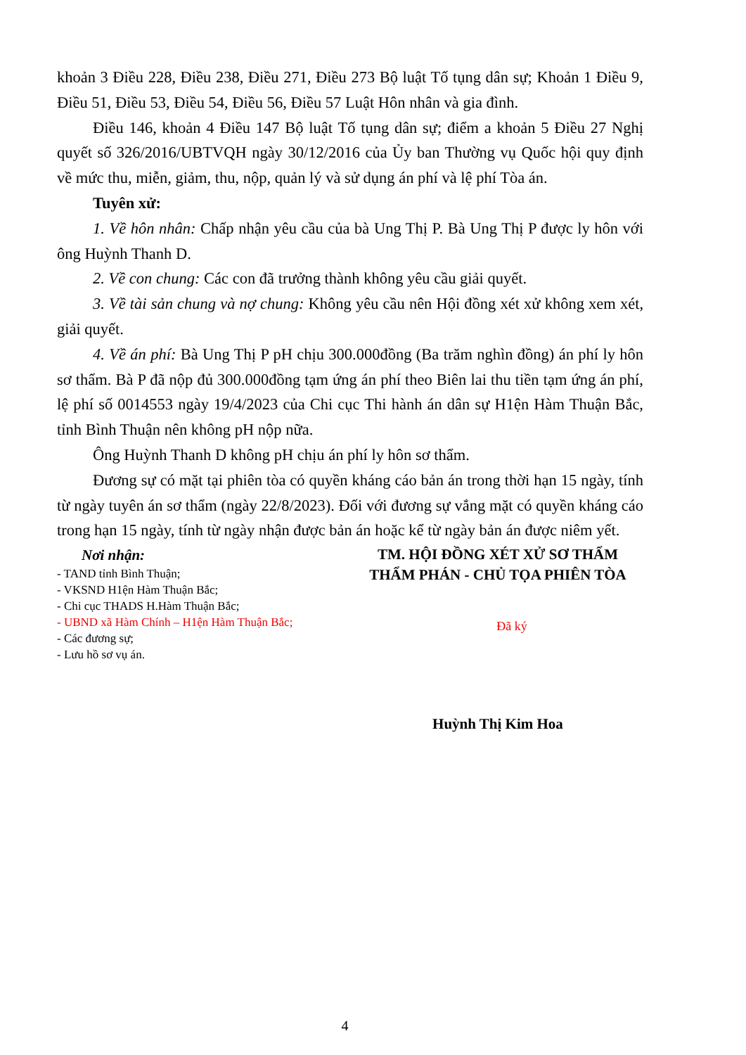khoản 3 Điều 228, Điều 238, Điều 271, Điều 273 Bộ luật Tố tụng dân sự; Khoản 1 Điều 9, Điều 51, Điều 53, Điều 54, Điều 56, Điều 57 Luật Hôn nhân và gia đình.
Điều 146, khoản 4 Điều 147 Bộ luật Tố tụng dân sự; điểm a khoản 5 Điều 27 Nghị quyết số 326/2016/UBTVQH ngày 30/12/2016 của Ủy ban Thường vụ Quốc hội quy định về mức thu, miễn, giảm, thu, nộp, quản lý và sử dụng án phí và lệ phí Tòa án.
Tuyên xử:
1. Về hôn nhân: Chấp nhận yêu cầu của bà Ung Thị P. Bà Ung Thị P được ly hôn với ông Huỳnh Thanh D.
2. Về con chung: Các con đã trưởng thành không yêu cầu giải quyết.
3. Về tài sản chung và nợ chung: Không yêu cầu nên Hội đồng xét xử không xem xét, giải quyết.
4. Về án phí: Bà Ung Thị P pH chịu 300.000đồng (Ba trăm nghìn đồng) án phí ly hôn sơ thẩm. Bà P đã nộp đủ 300.000đồng tạm ứng án phí theo Biên lai thu tiền tạm ứng án phí, lệ phí số 0014553 ngày 19/4/2023 của Chi cục Thi hành án dân sự H1ện Hàm Thuận Bắc, tỉnh Bình Thuận nên không pH nộp nữa.
Ông Huỳnh Thanh D không pH chịu án phí ly hôn sơ thẩm.
Đương sự có mặt tại phiên tòa có quyền kháng cáo bản án trong thời hạn 15 ngày, tính từ ngày tuyên án sơ thẩm (ngày 22/8/2023). Đối với đương sự vắng mặt có quyền kháng cáo trong hạn 15 ngày, tính từ ngày nhận được bản án hoặc kể từ ngày bản án được niêm yết.
Nơi nhận:
- TAND tỉnh Bình Thuận;
- VKSND H1ện Hàm Thuận Bắc;
- Chi cục THADS H.Hàm Thuận Bắc;
- UBND xã Hàm Chính – H1ện Hàm Thuận Bắc;
- Các đương sự;
- Lưu hồ sơ vụ án.
TM. HỘI ĐỒNG XÉT XỬ SƠ THẨM
THẨM PHÁN - CHỦ TỌA PHIÊN TÒA
Đã ký
Huỳnh Thị Kim Hoa
4